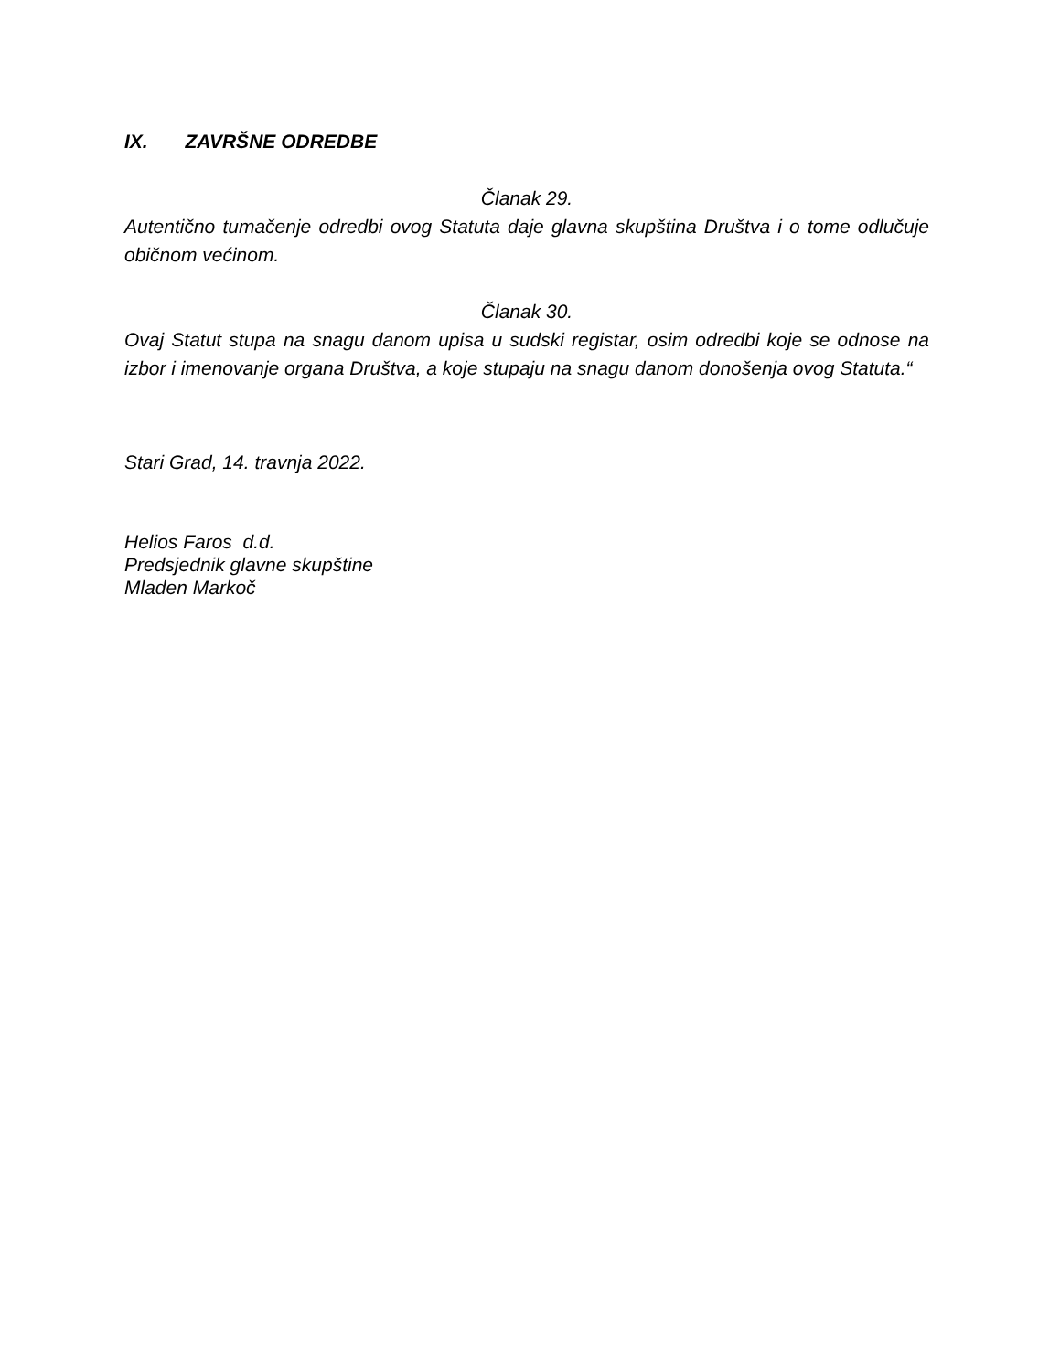IX. ZAVRŠNE ODREDBE
Članak 29.
Autentično tumačenje odredbi ovog Statuta daje glavna skupština Društva i o tome odlučuje običnom većinom.
Članak 30.
Ovaj Statut stupa na snagu danom upisa u sudski registar, osim odredbi koje se odnose na izbor i imenovanje organa Društva, a koje stupaju na snagu danom donošenja ovog Statuta.“
Stari Grad, 14. travnja 2022.
Helios Faros d.d.
Predsjednik glavne skupštine
Mladen Markoč